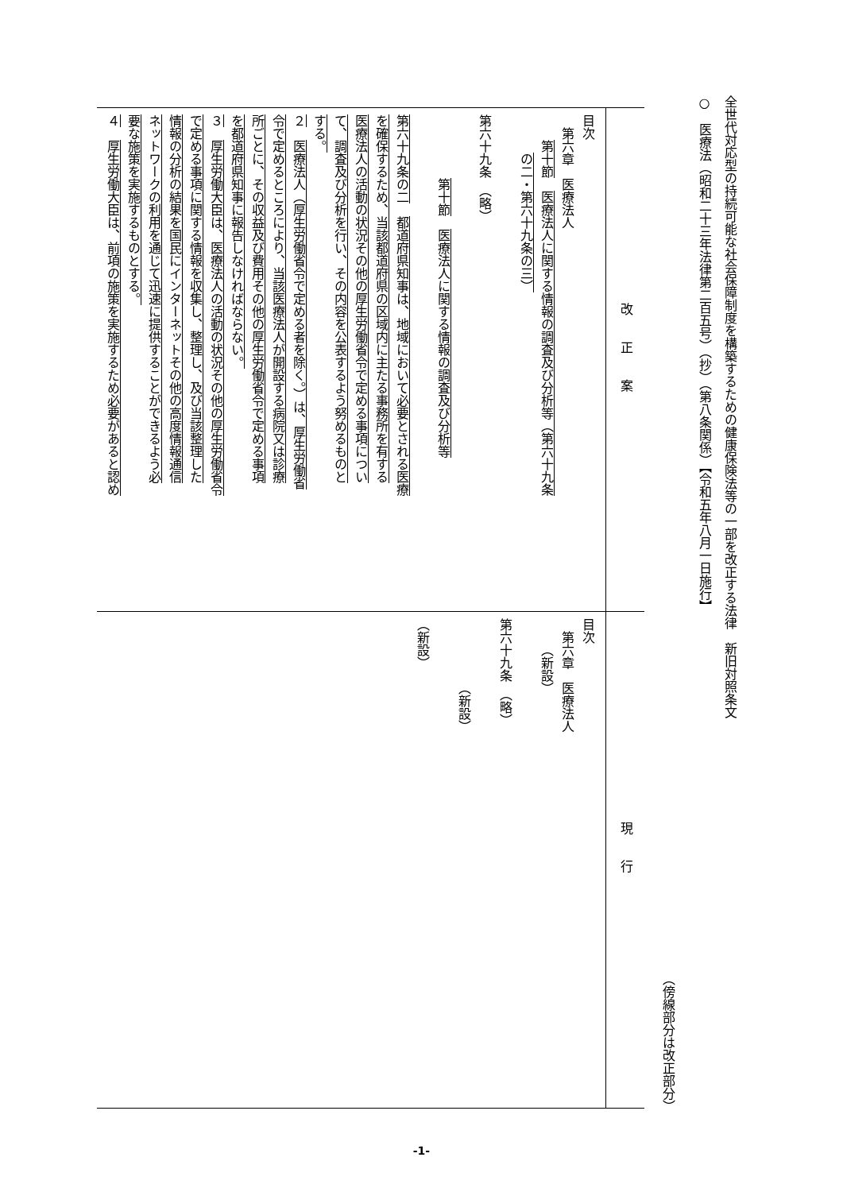全世代対応型の持続可能な社会保障制度を構築するための健康保険法等の一部を改正する法律　新旧対照条文
○　医療法（昭和二十三年法律第二百五号）（抄）（第八条関係）【令和五年八月一日施行】
（傍線部分は改正部分）
| 改正案 | 現行 |
| --- | --- |
| 目次 第六章 医療法人 第十節 医療法人に関する情報の調査及び分析等（第六十九条 の二・第六十九条の三） ​ 第六十九条 （略） ​ 第十節 医療法人に関する情報の調査及び分析等 ​ 第六十九条の二 都道府県知事は、地域において必要とされる医療 を確保するため、当該都道府県の区域内に主たる事務所を有する 医療法人の活動の状況その他の厚生労働省令で定める事項につい て、調査及び分析を行い、その内容を公表するよう努めるものと する。 ２ 医療法人（厚生労働省令で定める者を除く。）は、厚生労働省 令で定めるところにより、当該医療法人が開設する病院又は診療 所ごとに、その収益及び費用その他の厚生労働省令で定める事項 を都道府県知事に報告しなければならない。 ３ 厚生労働大臣は、医療法人の活動の状況その他の厚生労働省令 で定める事項に関する情報を収集し、整理し、及び当該整理した 情報の分析の結果を国民にインターネットその他の高度情報通信 ネットワークの利用を通じて迅速に提供することができるよう必 要な施策を実施するものとする。 ４ 厚生労働大臣は、前項の施策を実施するため必要があると認め | 目次 第六章 医療法人 （新設） ​ 第六十九条 （略） ​ （新設） ​ （新設） |
-1-